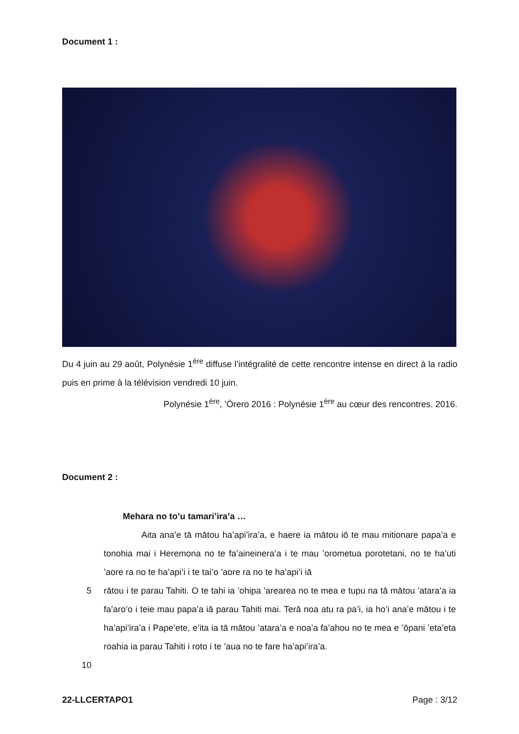Document 1 :
Du 4 juin au 29 août, Polynésie 1<sup>ère</sup> diffuse l’intégralité de cette rencontre intense en direct à la radio puis en prime à la télévision vendredi 10 juin.
Polynésie 1<sup>ère</sup>, ’Ōrero 2016 : Polynésie 1<sup>ère</sup> au cœur des rencontres. 2016.
Document 2 :
Mehara no to’u tamari’ira’a …
Aita ana’e tā mātou ha’api’ira’a, e haere ia mātou iō te mau mitionare papa’a e tonohia mai i Heremona no te fa’aineinera’a i te mau ’orometua porotetani, no te ha’uti ’aore ra no te ha’api’i i te tai’o ’aore ra no te ha’api’i iā
5 rātou i te parau Tahiti. O te tahi ia ’ohipa ’arearea no te mea e tupu na tā mātou ’atara’a ia fa’aro’o i teie mau papa’a iā parau Tahiti mai. Terā noa atu ra pa’i, ia ho’i ana’e mātou i te ha’api’ira’a i Pape’ete, e’ita ia tā mātou ’atara’a e noa’a fa’ahou no te mea e ’ōpani ’eta’eta roahia ia parau Tahiti i roto i te ’aua no te fare ha’api’ira’a.
10
22-LLCERTAPO1 Page : 3/12